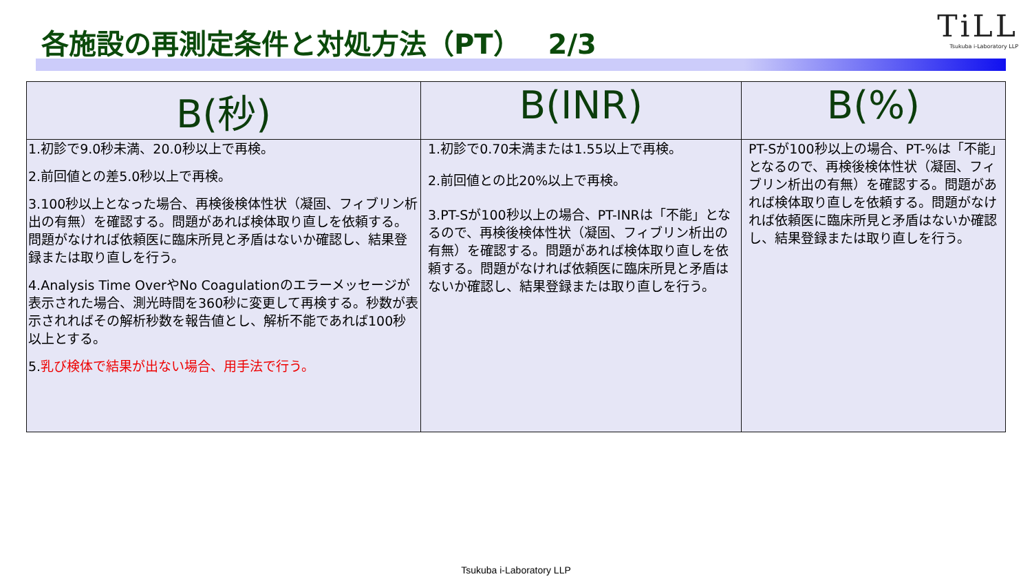各施設の再測定条件と対処方法（PT）　2/3
TiLL
Tsukuba i-Laboratory LLP
| B(秒) | B(INR) | B(%) |
| --- | --- | --- |
| 1.初診で9.0秒未満、20.0秒以上で再検。 2.前回値との差5.0秒以上で再検。 3.100秒以上となった場合、再検後検体性状（凝固、フィブリン析出の有無）を確認する。問題があれば検体取り直しを依頼する。問題がなければ依頼医に臨床所見と矛盾はないか確認し、結果登録または取り直しを行う。 4.Analysis Time OverやNo Coagulationのエラーメッセージが表示された場合、測光時間を360秒に変更して再検する。秒数が表示されればその解析秒数を報告値とし、解析不能であれば100秒以上とする。 5. 乳び検体で結果が出ない場合、用手法で行う。 | 1.初診で0.70未満または1.55以上で再検。 2.前回値との比20%以上で再検。 3.PT-Sが100秒以上の場合、PT-INRは「不能」となるので、再検後検体性状（凝固、フィブリン析出の有無）を確認する。問題があれば検体取り直しを依頼する。問題がなければ依頼医に臨床所見と矛盾はないか確認し、結果登録または取り直しを行う。 | PT-Sが100秒以上の場合、PT-%は「不能」となるので、再検後検体性状（凝固、フィブリン析出の有無）を確認する。問題があれば検体取り直しを依頼する。問題がなければ依頼医に臨床所見と矛盾はないか確認し、結果登録または取り直しを行う。 |
Tsukuba i-Laboratory LLP